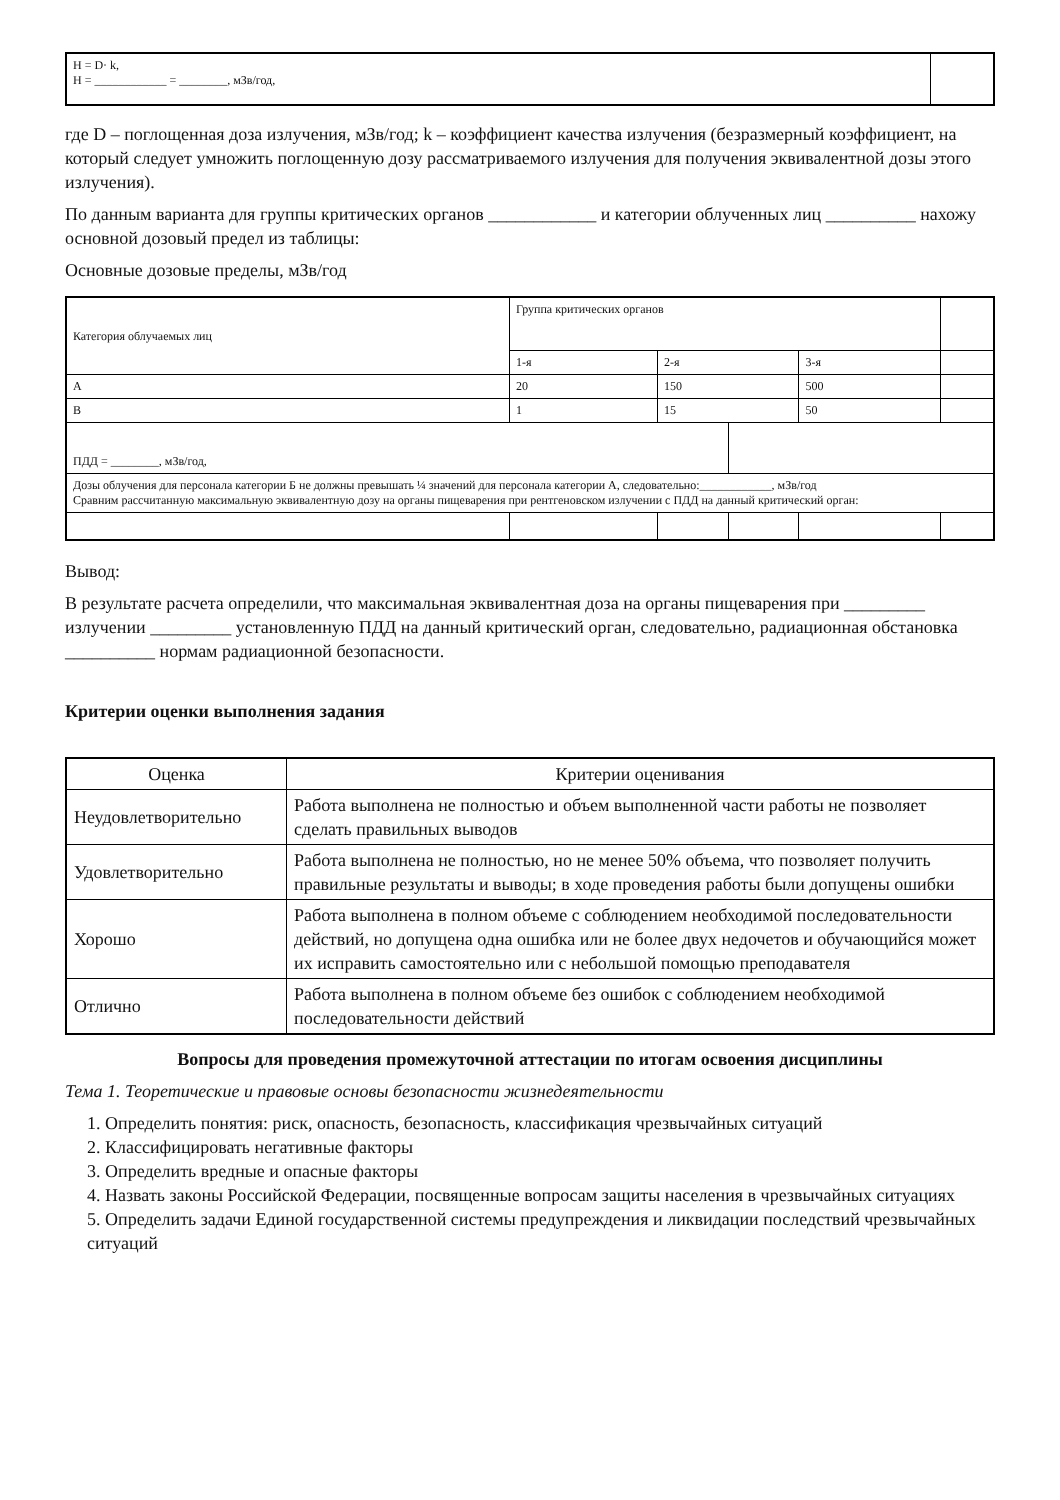| H = D· k, H = ____________ = ________, мЗв/год, | |
где D – поглощенная доза излучения, мЗв/год; k – коэффициент качества излучения (безразмерный коэффициент, на который следует умножить поглощенную дозу рассматриваемого излучения для получения эквивалентной дозы этого излучения).
По данным варианта для группы критических органов ____________ и категории облученных лиц __________ нахожу основной дозовый предел из таблицы:
Основные дозовые пределы, мЗв/год
| Категория облучаемых лиц | Группа критических органов | | | | |
| | 1-я | 2-я | | 3-я | |
| А | 20 | 150 | | 500 | |
| В | 1 | 15 | | 50 | |
| ПДД = ________, мЗв/год, | | | | | |
| Дозы облучения для персонала категории Б не должны превышать ¼ значений для персонала категории А, следовательно:____________, мЗв/год Сравним рассчитанную максимальную эквивалентную дозу на органы пищеварения при рентгеновском излучении с ПДД на данный критический орган: | | | | | |
Вывод:
В результате расчета определили, что максимальная эквивалентная доза на органы пищеварения при _________ излучении _________ установленную ПДД на данный критический орган, следовательно, радиационная обстановка __________ нормам радиационной безопасности.
Критерии оценки выполнения задания
| Оценка | Критерии оценивания |
| --- | --- |
| Неудовлетворительно | Работа выполнена не полностью и объем выполненной части работы не позволяет сделать правильных выводов |
| Удовлетворительно | Работа выполнена не полностью, но не менее 50% объема, что позволяет получить правильные результаты и выводы; в ходе проведения работы были допущены ошибки |
| Хорошо | Работа выполнена в полном объеме с соблюдением необходимой последовательности действий, но допущена одна ошибка или не более двух недочетов и обучающийся может их исправить самостоятельно или с небольшой помощью преподавателя |
| Отлично | Работа выполнена в полном объеме без ошибок с соблюдением необходимой последовательности действий |
Вопросы для проведения промежуточной аттестации по итогам освоения дисциплины
Тема 1. Теоретические и правовые основы безопасности жизнедеятельности
1. Определить понятия: риск, опасность, безопасность, классификация чрезвычайных ситуаций
2. Классифицировать негативные факторы
3. Определить вредные и опасные факторы
4. Назвать законы Российской Федерации, посвященные вопросам защиты населения в чрезвычайных ситуациях
5. Определить задачи Единой государственной системы предупреждения и ликвидации последствий чрезвычайных ситуаций